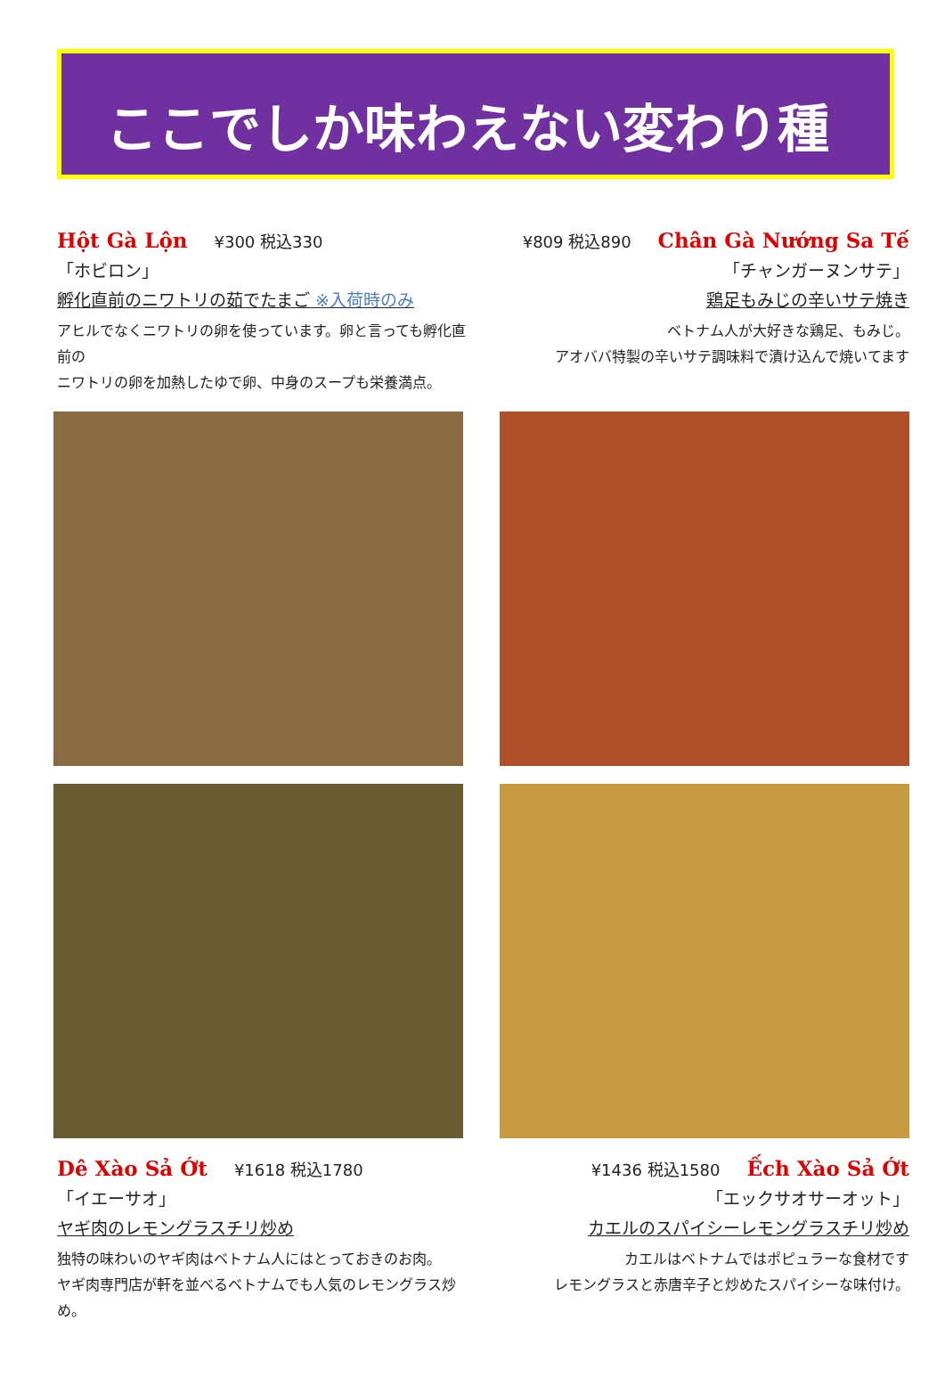ここでしか味わえない変わり種
Hột Gà Lộn ¥300 税込330
「ホビロン」
孵化直前のニワトリの茹でたまご ※入荷時のみ
アヒルでなくニワトリの卵を使っています。卵と言っても孵化直前の
ニワトリの卵を加熱したゆで卵、中身のスープも栄養満点。
¥809 税込890 Chân Gà Nướng Sa Tế
「チャンガーヌンサテ」
鶏足もみじの辛いサテ焼き
ベトナム人が大好きな鶏足、もみじ。
アオババ特製の辛いサテ調味料で漬け込んで焼いてます
Dê Xào Sả Ớt ¥1618 税込1780
「イエーサオ」
ヤギ肉のレモングラスチリ炒め
独特の味わいのヤギ肉はベトナム人にはとっておきのお肉。
ヤギ肉専門店が軒を並べるベトナムでも人気のレモングラス炒め。
¥1436 税込1580 Ếch Xào Sả Ớt
「エックサオサーオット」
カエルのスパイシーレモングラスチリ炒め
カエルはベトナムではポピュラーな食材です
レモングラスと赤唐辛子と炒めたスパイシーな味付け。